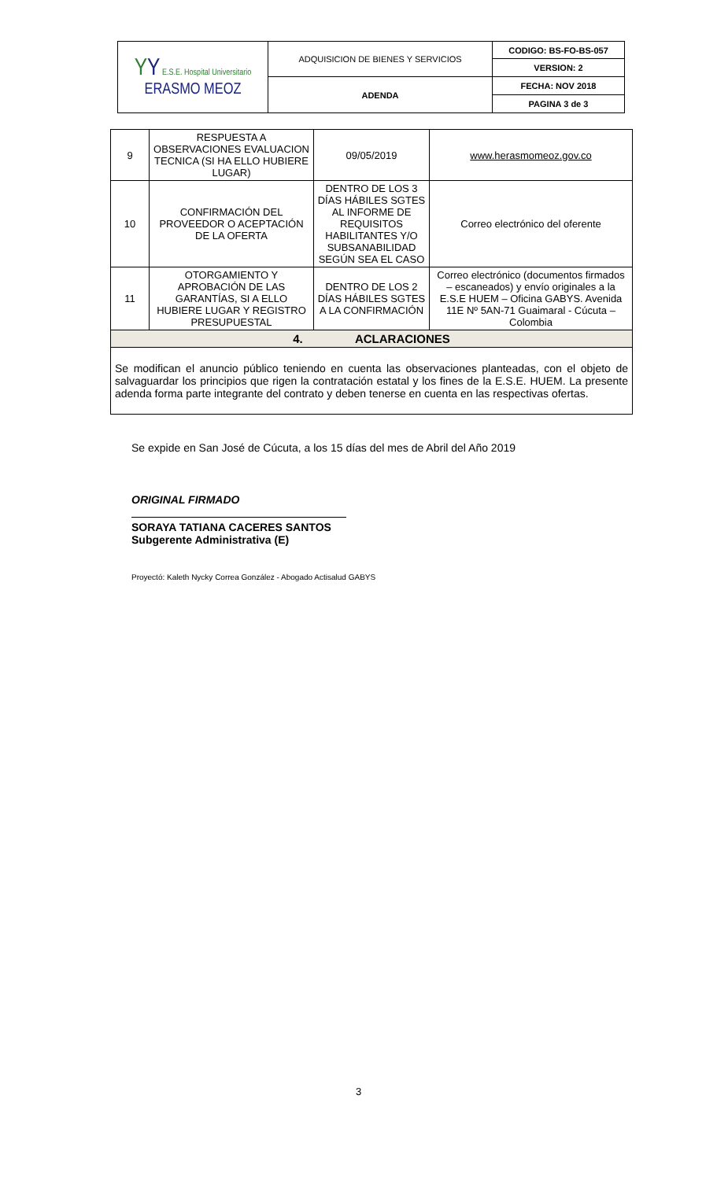| Y Y E.S.E. Hospital Universitario ERASMO MEOZ | ADQUISICION DE BIENES Y SERVICIOS | CODIGO: BS-FO-BS-057 |
| | | VERSION: 2 |
| | ADENDA | FECHA: NOV 2018 |
| | | PAGINA 3 de 3 |
| 9 | RESPUESTA A OBSERVACIONES EVALUACION TECNICA (SI HA ELLO HUBIERE LUGAR) | 09/05/2019 | www.herasmomeoz.gov.co |
| 10 | CONFIRMACIÓN DEL PROVEEDOR O ACEPTACIÓN DE LA OFERTA | DENTRO DE LOS 3 DÍAS HÁBILES SGTES AL INFORME DE REQUISITOS HABILITANTES Y/O SUBSANABILIDAD SEGÚN SEA EL CASO | Correo electrónico del oferente |
| 11 | OTORGAMIENTO Y APROBACIÓN DE LAS GARANTÍAS, SI A ELLO HUBIERE LUGAR Y REGISTRO PRESUPUESTAL | DENTRO DE LOS 2 DÍAS HÁBILES SGTES A LA CONFIRMACIÓN | Correo electrónico (documentos firmados – escaneados) y envío originales a la E.S.E HUEM – Oficina GABYS. Avenida 11E Nº 5AN-71 Guaimaral - Cúcuta – Colombia |
| 4. ACLARACIONES | | | |
Se modifican el anuncio público teniendo en cuenta las observaciones planteadas, con el objeto de salvaguardar los principios que rigen la contratación estatal y los fines de la E.S.E. HUEM. La presente adenda forma parte integrante del contrato y deben tenerse en cuenta en las respectivas ofertas.
Se expide en San José de Cúcuta, a los 15 días del mes de Abril del Año 2019
ORIGINAL FIRMADO
SORAYA TATIANA CACERES SANTOS
Subgerente Administrativa (E)
Proyectó: Kaleth Nycky Correa González - Abogado Actisalud GABYS
3